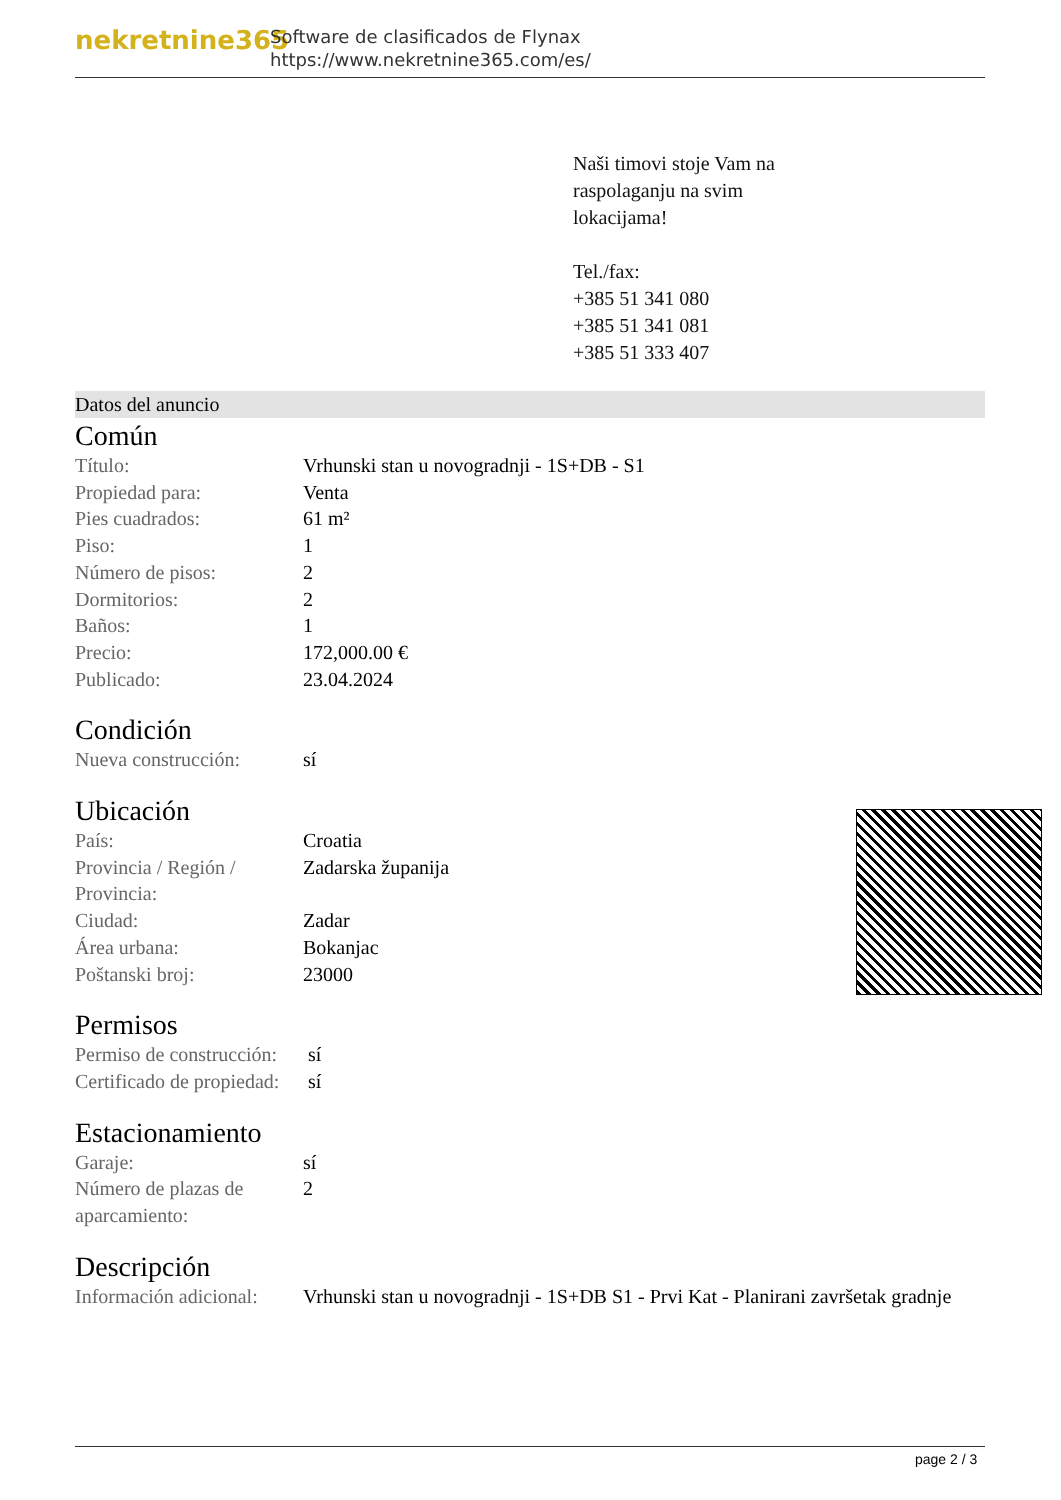nekretnine365
Software de clasificados de Flynax
https://www.nekretnine365.com/es/
Naši timovi stoje Vam na
raspolaganju na svim
lokacijama!
Tel./fax:
+385 51 341 080
+385 51 341 081
+385 51 333 407
Datos del anuncio
Común
| Título: | Vrhunski stan u novogradnji - 1S+DB - S1 |
| Propiedad para: | Venta |
| Pies cuadrados: | 61 m² |
| Piso: | 1 |
| Número de pisos: | 2 |
| Dormitorios: | 2 |
| Baños: | 1 |
| Precio: | 172,000.00 € |
| Publicado: | 23.04.2024 |
Condición
| Nueva construcción: | sí |
Ubicación
| País: | Croatia |
| Provincia / Región / Provincia: | Zadarska županija |
| Ciudad: | Zadar |
| Área urbana: | Bokanjac |
| Poštanski broj: | 23000 |
Permisos
| Permiso de construcción: | sí |
| Certificado de propiedad: | sí |
Estacionamiento
| Garaje: | sí |
| Número de plazas de aparcamiento: | 2 |
Descripción
| Información adicional: | Vrhunski stan u novogradnji - 1S+DB S1 - Prvi Kat - Planirani završetak gradnje |
page 2 / 3